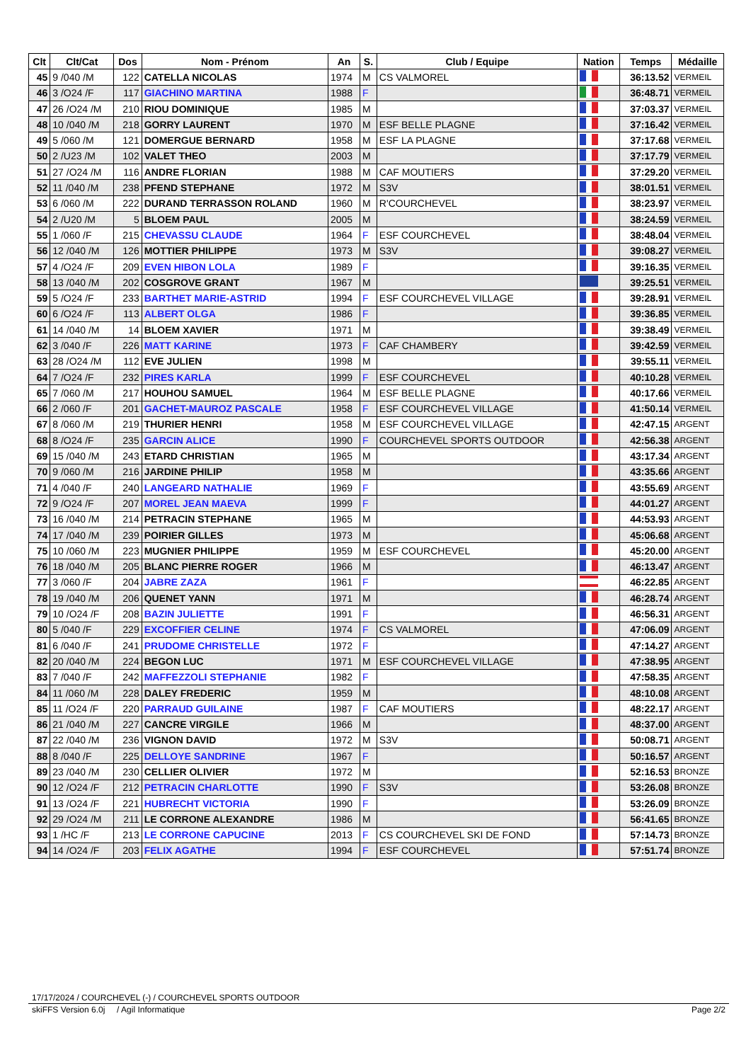| Clt | Clt/Cat | Dos | Nom - Prénom | An | S. | Club / Equipe | Nation | Temps | Médaille |
| --- | --- | --- | --- | --- | --- | --- | --- | --- | --- |
| 45 | 9 /040 /M | 122 | CATELLA NICOLAS | 1974 | M | CS VALMOREL | | 36:13.52 | VERMEIL |
| 46 | 3 /O24 /F | 117 | GIACHINO MARTINA | 1988 | F | | | 36:48.71 | VERMEIL |
| 47 | 26 /O24 /M | 210 | RIOU DOMINIQUE | 1985 | M | | | 37:03.37 | VERMEIL |
| 48 | 10 /040 /M | 218 | GORRY LAURENT | 1970 | M | ESF BELLE PLAGNE | | 37:16.42 | VERMEIL |
| 49 | 5 /060 /M | 121 | DOMERGUE BERNARD | 1958 | M | ESF LA PLAGNE | | 37:17.68 | VERMEIL |
| 50 | 2 /U23 /M | 102 | VALET THEO | 2003 | M | | | 37:17.79 | VERMEIL |
| 51 | 27 /O24 /M | 116 | ANDRE FLORIAN | 1988 | M | CAF MOUTIERS | | 37:29.20 | VERMEIL |
| 52 | 11 /040 /M | 238 | PFEND STEPHANE | 1972 | M | S3V | | 38:01.51 | VERMEIL |
| 53 | 6 /060 /M | 222 | DURAND TERRASSON ROLAND | 1960 | M | R'COURCHEVEL | | 38:23.97 | VERMEIL |
| 54 | 2 /U20 /M | 5 | BLOEM PAUL | 2005 | M | | | 38:24.59 | VERMEIL |
| 55 | 1 /060 /F | 215 | CHEVASSU CLAUDE | 1964 | F | ESF COURCHEVEL | | 38:48.04 | VERMEIL |
| 56 | 12 /040 /M | 126 | MOTTIER PHILIPPE | 1973 | M | S3V | | 39:08.27 | VERMEIL |
| 57 | 4 /O24 /F | 209 | EVEN HIBON LOLA | 1989 | F | | | 39:16.35 | VERMEIL |
| 58 | 13 /040 /M | 202 | COSGROVE GRANT | 1967 | M | | | 39:25.51 | VERMEIL |
| 59 | 5 /O24 /F | 233 | BARTHET MARIE-ASTRID | 1994 | F | ESF COURCHEVEL VILLAGE | | 39:28.91 | VERMEIL |
| 60 | 6 /O24 /F | 113 | ALBERT OLGA | 1986 | F | | | 39:36.85 | VERMEIL |
| 61 | 14 /040 /M | 14 | BLOEM XAVIER | 1971 | M | | | 39:38.49 | VERMEIL |
| 62 | 3 /040 /F | 226 | MATT KARINE | 1973 | F | CAF CHAMBERY | | 39:42.59 | VERMEIL |
| 63 | 28 /O24 /M | 112 | EVE JULIEN | 1998 | M | | | 39:55.11 | VERMEIL |
| 64 | 7 /O24 /F | 232 | PIRES KARLA | 1999 | F | ESF COURCHEVEL | | 40:10.28 | VERMEIL |
| 65 | 7 /060 /M | 217 | HOUHOU SAMUEL | 1964 | M | ESF BELLE PLAGNE | | 40:17.66 | VERMEIL |
| 66 | 2 /060 /F | 201 | GACHET-MAUROZ PASCALE | 1958 | F | ESF COURCHEVEL VILLAGE | | 41:50.14 | VERMEIL |
| 67 | 8 /060 /M | 219 | THURIER HENRI | 1958 | M | ESF COURCHEVEL VILLAGE | | 42:47.15 | ARGENT |
| 68 | 8 /O24 /F | 235 | GARCIN ALICE | 1990 | F | COURCHEVEL SPORTS OUTDOOR | | 42:56.38 | ARGENT |
| 69 | 15 /040 /M | 243 | ETARD CHRISTIAN | 1965 | M | | | 43:17.34 | ARGENT |
| 70 | 9 /060 /M | 216 | JARDINE PHILIP | 1958 | M | | | 43:35.66 | ARGENT |
| 71 | 4 /040 /F | 240 | LANGEARD NATHALIE | 1969 | F | | | 43:55.69 | ARGENT |
| 72 | 9 /O24 /F | 207 | MOREL JEAN MAEVA | 1999 | F | | | 44:01.27 | ARGENT |
| 73 | 16 /040 /M | 214 | PETRACIN STEPHANE | 1965 | M | | | 44:53.93 | ARGENT |
| 74 | 17 /040 /M | 239 | POIRIER GILLES | 1973 | M | | | 45:06.68 | ARGENT |
| 75 | 10 /060 /M | 223 | MUGNIER PHILIPPE | 1959 | M | ESF COURCHEVEL | | 45:20.00 | ARGENT |
| 76 | 18 /040 /M | 205 | BLANC PIERRE ROGER | 1966 | M | | | 46:13.47 | ARGENT |
| 77 | 3 /060 /F | 204 | JABRE ZAZA | 1961 | F | | | 46:22.85 | ARGENT |
| 78 | 19 /040 /M | 206 | QUENET YANN | 1971 | M | | | 46:28.74 | ARGENT |
| 79 | 10 /O24 /F | 208 | BAZIN JULIETTE | 1991 | F | | | 46:56.31 | ARGENT |
| 80 | 5 /040 /F | 229 | EXCOFFIER CELINE | 1974 | F | CS VALMOREL | | 47:06.09 | ARGENT |
| 81 | 6 /040 /F | 241 | PRUDOME CHRISTELLE | 1972 | F | | | 47:14.27 | ARGENT |
| 82 | 20 /040 /M | 224 | BEGON LUC | 1971 | M | ESF COURCHEVEL VILLAGE | | 47:38.95 | ARGENT |
| 83 | 7 /040 /F | 242 | MAFFEZZOLI STEPHANIE | 1982 | F | | | 47:58.35 | ARGENT |
| 84 | 11 /060 /M | 228 | DALEY FREDERIC | 1959 | M | | | 48:10.08 | ARGENT |
| 85 | 11 /O24 /F | 220 | PARRAUD GUILAINE | 1987 | F | CAF MOUTIERS | | 48:22.17 | ARGENT |
| 86 | 21 /040 /M | 227 | CANCRE VIRGILE | 1966 | M | | | 48:37.00 | ARGENT |
| 87 | 22 /040 /M | 236 | VIGNON DAVID | 1972 | M | S3V | | 50:08.71 | ARGENT |
| 88 | 8 /040 /F | 225 | DELLOYE SANDRINE | 1967 | F | | | 50:16.57 | ARGENT |
| 89 | 23 /040 /M | 230 | CELLIER OLIVIER | 1972 | M | | | 52:16.53 | BRONZE |
| 90 | 12 /O24 /F | 212 | PETRACIN CHARLOTTE | 1990 | F | S3V | | 53:26.08 | BRONZE |
| 91 | 13 /O24 /F | 221 | HUBRECHT VICTORIA | 1990 | F | | | 53:26.09 | BRONZE |
| 92 | 29 /O24 /M | 211 | LE CORRONE ALEXANDRE | 1986 | M | | | 56:41.65 | BRONZE |
| 93 | 1 /HC /F | 213 | LE CORRONE CAPUCINE | 2013 | F | CS COURCHEVEL SKI DE FOND | | 57:14.73 | BRONZE |
| 94 | 14 /O24 /F | 203 | FELIX AGATHE | 1994 | F | ESF COURCHEVEL | | 57:51.74 | BRONZE |
17/17/2024 / COURCHEVEL (-) / COURCHEVEL SPORTS OUTDOOR
skiFFS Version 6.0j / Agil Informatique Page 2/2